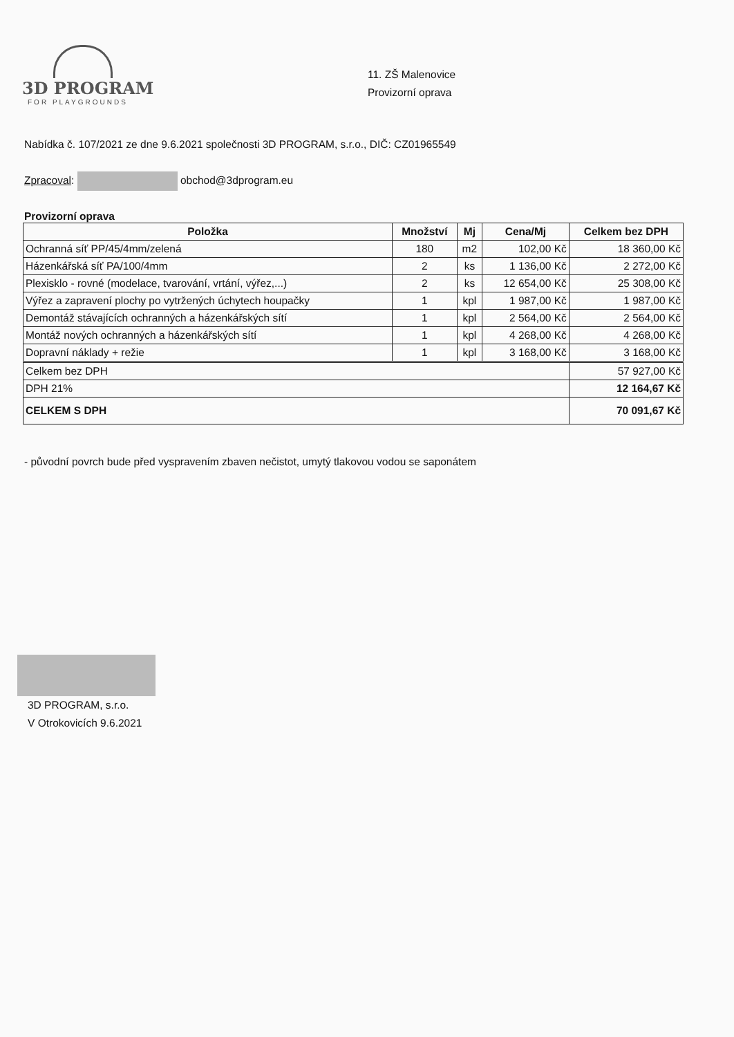3D PROGRAM
FOR PLAYGROUNDS
11. ZŠ Malenovice
Provizorní oprava
Nabídka č. 107/2021 ze dne 9.6.2021 společnosti 3D PROGRAM, s.r.o., DIČ: CZ01965549
Zpracoval: obchod@3dprogram.eu
Provizorní oprava
| Položka | Množství | Mj | Cena/Mj | Celkem bez DPH |
| --- | --- | --- | --- | --- |
| Ochranná síť PP/45/4mm/zelená | 180 | m2 | 102,00 Kč | 18 360,00 Kč |
| Házenkářská síť PA/100/4mm | 2 | ks | 1 136,00 Kč | 2 272,00 Kč |
| Plexisklo - rovné (modelace, tvarování, vrtání, výřez,...) | 2 | ks | 12 654,00 Kč | 25 308,00 Kč |
| Výřez a zapravení plochy po vytržených úchytech houpačky | 1 | kpl | 1 987,00 Kč | 1 987,00 Kč |
| Demontáž stávajících ochranných a házenkářských sítí | 1 | kpl | 2 564,00 Kč | 2 564,00 Kč |
| Montáž nových ochranných a házenkářských sítí | 1 | kpl | 4 268,00 Kč | 4 268,00 Kč |
| Dopravní náklady + režie | 1 | kpl | 3 168,00 Kč | 3 168,00 Kč |
| Celkem bez DPH | | | | 57 927,00 Kč |
| DPH 21% | | | | 12 164,67 Kč |
| CELKEM S DPH | | | | 70 091,67 Kč |
- původní povrch bude před vyspravením zbaven nečistot, umytý tlakovou vodou se saponátem
3D PROGRAM, s.r.o.
V Otrokovicích 9.6.2021